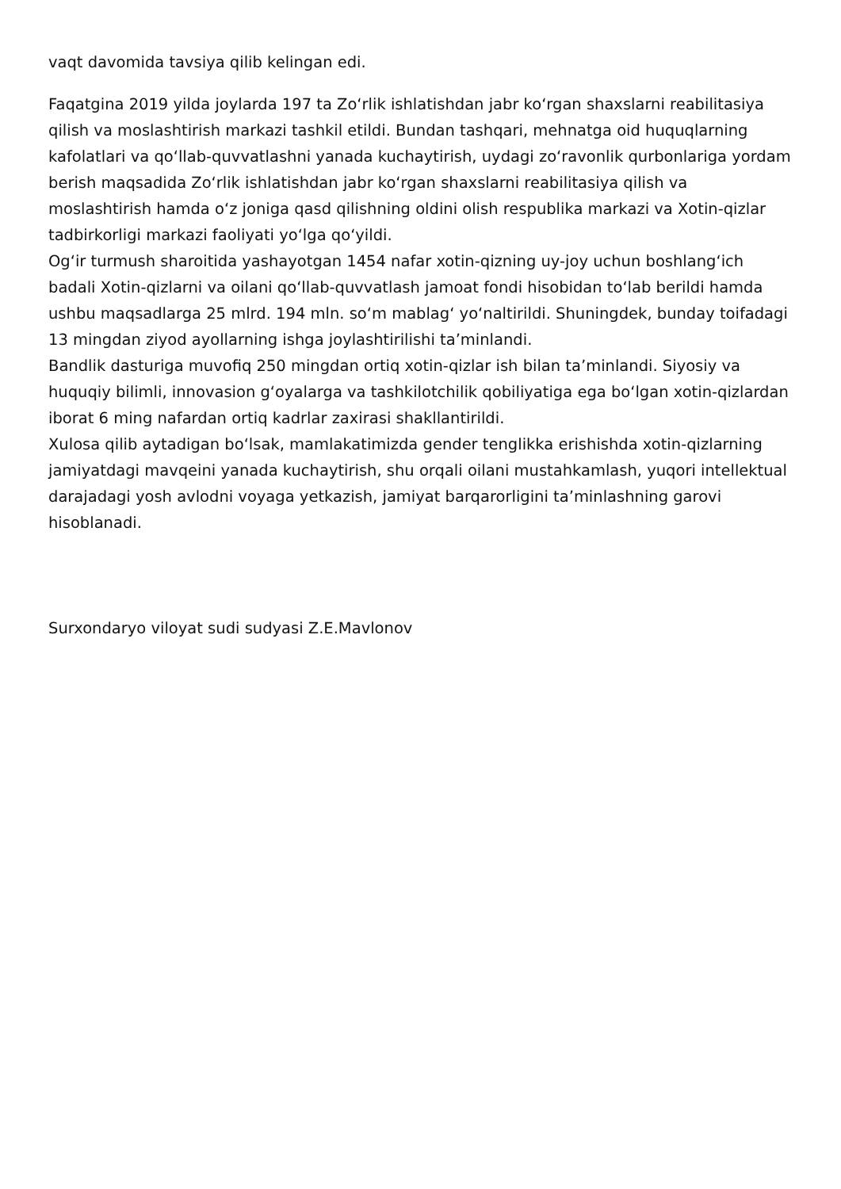vaqt davomida tavsiya qilib kelingan edi.
Faqatgina 2019 yilda joylarda 197 ta Zoʻrlik ishlatishdan jabr koʻrgan shaxslarni reabilitasiya qilish va moslashtirish markazi tashkil etildi. Bundan tashqari, mehnatga oid huquqlarning kafolatlari va qoʻllab-quvvatlashni yanada kuchaytirish, uydagi zoʻravonlik qurbonlariga yordam berish maqsadida Zoʻrlik ishlatishdan jabr koʻrgan shaxslarni reabilitasiya qilish va moslashtirish hamda oʻz joniga qasd qilishning oldini olish respublika markazi va Xotin-qizlar tadbirkorligi markazi faoliyati yoʻlga qoʻyildi.
Ogʻir turmush sharoitida yashayotgan 1454 nafar xotin-qizning uy-joy uchun boshlangʻich badali Xotin-qizlarni va oilani qoʻllab-quvvatlash jamoat fondi hisobidan toʻlab berildi hamda ushbu maqsadlarga 25 mlrd. 194 mln. soʻm mablagʻ yoʻnaltirildi. Shuningdek, bunday toifadagi 13 mingdan ziyod ayollarning ishga joylashtirilishi ta’minlandi.
Bandlik dasturiga muvofiq 250 mingdan ortiq xotin-qizlar ish bilan ta’minlandi. Siyosiy va huquqiy bilimli, innovasion gʻoyalarga va tashkilotchilik qobiliyatiga ega boʻlgan xotin-qizlardan iborat 6 ming nafardan ortiq kadrlar zaxirasi shakllantirildi.
Xulosa qilib aytadigan boʻlsak, mamlakatimizda gender tenglikka erishishda xotin-qizlarning jamiyatdagi mavqeini yanada kuchaytirish, shu orqali oilani mustahkamlash, yuqori intellektual darajadagi yosh avlodni voyaga yetkazish, jamiyat barqarorligini ta’minlashning garovi hisoblanadi.
Surxondaryo viloyat sudi sudyasi Z.E.Mavlonov